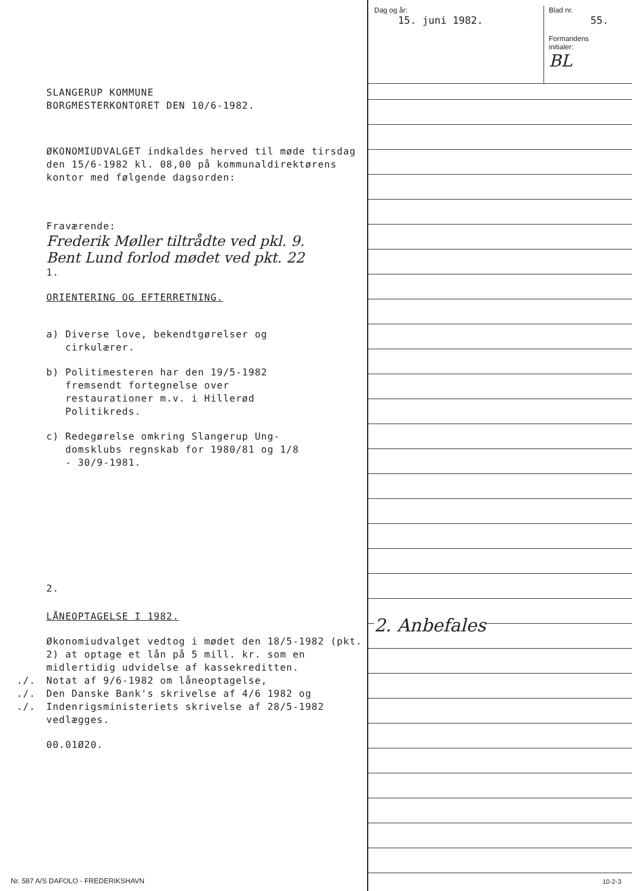SLANGERUP KOMMUNE
BORGMESTERKONTORET DEN 10/6-1982.
ØKONOMIUDVALGET indkaldes herved til møde tirsdag den 15/6-1982 kl. 08,00 på kommunaldirektørens kontor med følgende dagsorden:
Fraværende:
Frederik Møller tiltrådte ved pkl. 9.
Bent Lund forlod mødet ved pkt. 22
1.
ORIENTERING OG EFTERRETNING.
a) Diverse love, bekendtgørelser og
cirkulærer.
b) Politimesteren har den 19/5-1982
fremsendt fortegnelse over
restaurationer m.v. i Hillerød
Politikreds.
c) Redegørelse omkring Slangerup Ung-
domsklubs regnskab for 1980/81 og 1/8
- 30/9-1981.
2.
LÅNEOPTAGELSE I 1982.
Økonomiudvalget vedtog i mødet den 18/5-1982 (pkt. 2) at optage et lån på 5 mill. kr. som en midlertidig udvidelse af kassekreditten.
./. Notat af 9/6-1982 om låneoptagelse,
./. Den Danske Bank's skrivelse af 4/6 1982 og
./. Indenrigsministeriets skrivelse af 28/5-1982 vedlægges.
00.01Ø20.
Dag og år:
15. juni 1982.
Blad nr.
55.
Formandens
initialer:
BL
2. Anbefales
Nr. 587 A/S DAFOLO - FREDERIKSHAVN
10-2-3